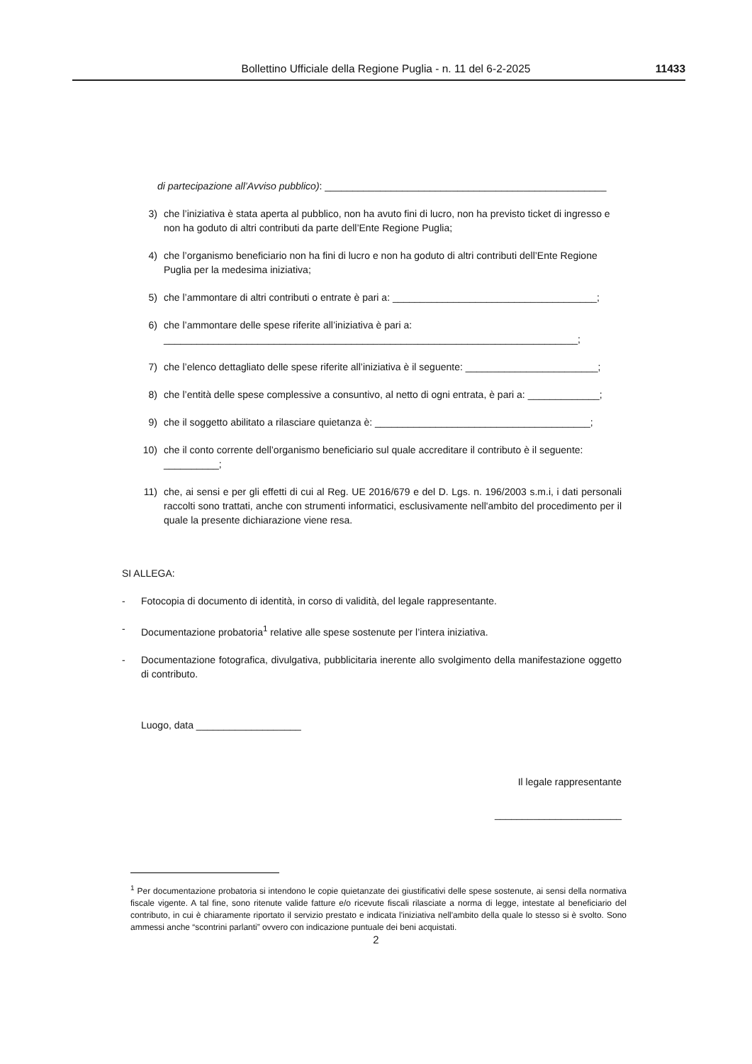Bollettino Ufficiale della Regione Puglia - n. 11 del 6-2-2025
11433
di partecipazione all’Avviso pubblico): ___________________________________________________
3) che l’iniziativa è stata aperta al pubblico, non ha avuto fini di lucro, non ha previsto ticket di ingresso e non ha goduto di altri contributi da parte dell’Ente Regione Puglia;
4) che l’organismo beneficiario non ha fini di lucro e non ha goduto di altri contributi dell’Ente Regione Puglia per la medesima iniziativa;
5) che l’ammontare di altri contributi o entrate è pari a: _____________________________________;
6) che l’ammontare delle spese riferite all’iniziativa è pari a: ___________________________________________________________________________;
7) che l’elenco dettagliato delle spese riferite all’iniziativa è il seguente: ________________________;
8) che l’entità delle spese complessive a consuntivo, al netto di ogni entrata, è pari a: _____________;
9) che il soggetto abilitato a rilasciare quietanza è: _______________________________________;
10) che il conto corrente dell’organismo beneficiario sul quale accreditare il contributo è il seguente: __________;
11) che, ai sensi e per gli effetti di cui al Reg. UE 2016/679 e del D. Lgs. n. 196/2003 s.m.i, i dati personali raccolti sono trattati, anche con strumenti informatici, esclusivamente nell'ambito del procedimento per il quale la presente dichiarazione viene resa.
SI ALLEGA:
- Fotocopia di documento di identità, in corso di validità, del legale rappresentante.
- Documentazione probatoria<sup>1</sup> relative alle spese sostenute per l’intera iniziativa.
- Documentazione fotografica, divulgativa, pubblicitaria inerente allo svolgimento della manifestazione oggetto di contributo.
Luogo, data ___________________
Il legale rappresentante
_______________________
<sup>1</sup> Per documentazione probatoria si intendono le copie quietanzate dei giustificativi delle spese sostenute, ai sensi della normativa fiscale vigente. A tal fine, sono ritenute valide fatture e/o ricevute fiscali rilasciate a norma di legge, intestate al beneficiario del contributo, in cui è chiaramente riportato il servizio prestato e indicata l'iniziativa nell'ambito della quale lo stesso si è svolto. Sono ammessi anche “scontrini parlanti” ovvero con indicazione puntuale dei beni acquistati.
2